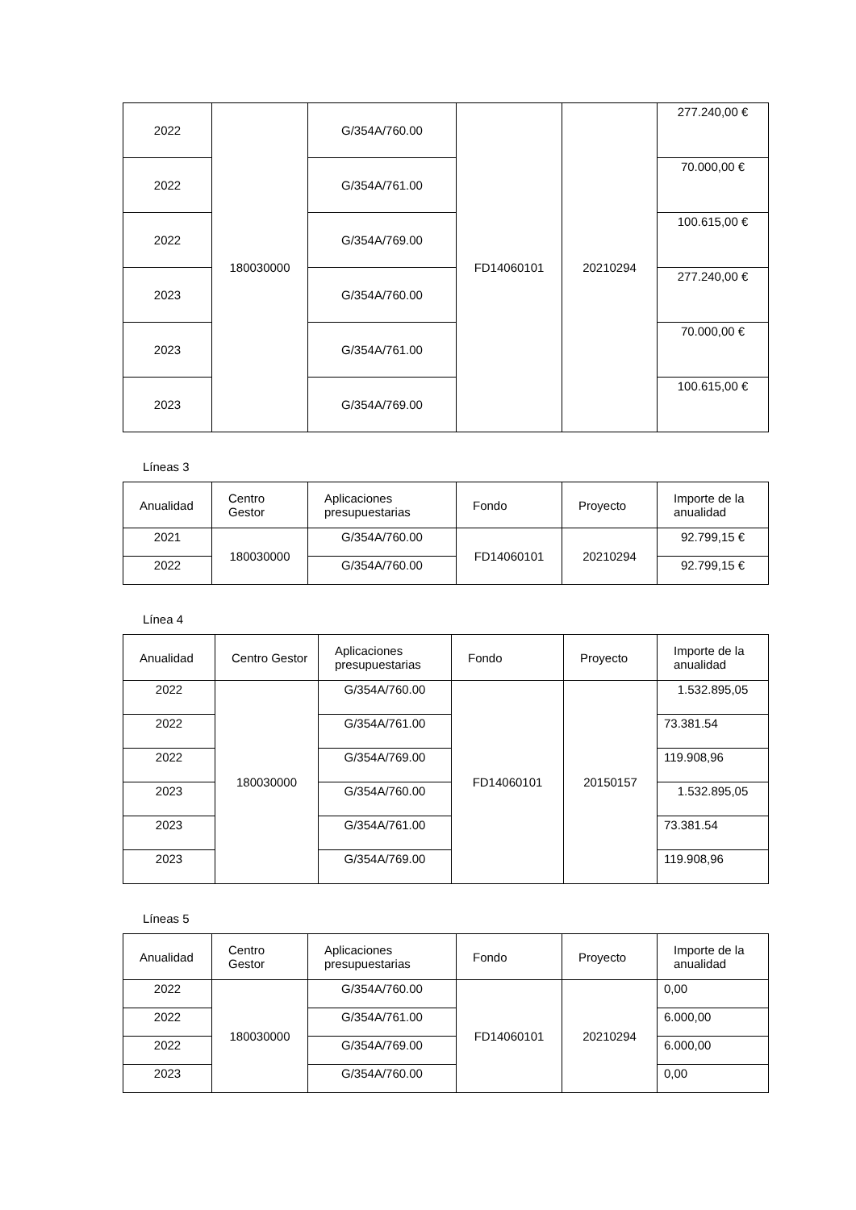| 2022 | 180030000 | G/354A/760.00 | FD14060101 | 20210294 | 277.240,00 € |
| 2022 | | G/354A/761.00 | | | 70.000,00 € |
| 2022 | | G/354A/769.00 | | | 100.615,00 € |
| 2023 | | G/354A/760.00 | | | 277.240,00 € |
| 2023 | | G/354A/761.00 | | | 70.000,00 € |
| 2023 | | G/354A/769.00 | | | 100.615,00 € |
Líneas 3
| Anualidad | Centro Gestor | Aplicaciones presupuestarias | Fondo | Proyecto | Importe de la anualidad |
| --- | --- | --- | --- | --- | --- |
| 2021 | 180030000 | G/354A/760.00 | FD14060101 | 20210294 | 92.799,15 € |
| 2022 | | G/354A/760.00 | | | 92.799,15 € |
Línea 4
| Anualidad | Centro Gestor | Aplicaciones presupuestarias | Fondo | Proyecto | Importe de la anualidad |
| --- | --- | --- | --- | --- | --- |
| 2022 | 180030000 | G/354A/760.00 | FD14060101 | 20150157 | 1.532.895,05 |
| 2022 | | G/354A/761.00 | | | 73.381.54 |
| 2022 | | G/354A/769.00 | | | 119.908,96 |
| 2023 | | G/354A/760.00 | | | 1.532.895,05 |
| 2023 | | G/354A/761.00 | | | 73.381.54 |
| 2023 | | G/354A/769.00 | | | 119.908,96 |
Líneas 5
| Anualidad | Centro Gestor | Aplicaciones presupuestarias | Fondo | Proyecto | Importe de la anualidad |
| --- | --- | --- | --- | --- | --- |
| 2022 | 180030000 | G/354A/760.00 | FD14060101 | 20210294 | 0,00 |
| 2022 | | G/354A/761.00 | | | 6.000,00 |
| 2022 | | G/354A/769.00 | | | 6.000,00 |
| 2023 | | G/354A/760.00 | | | 0,00 |